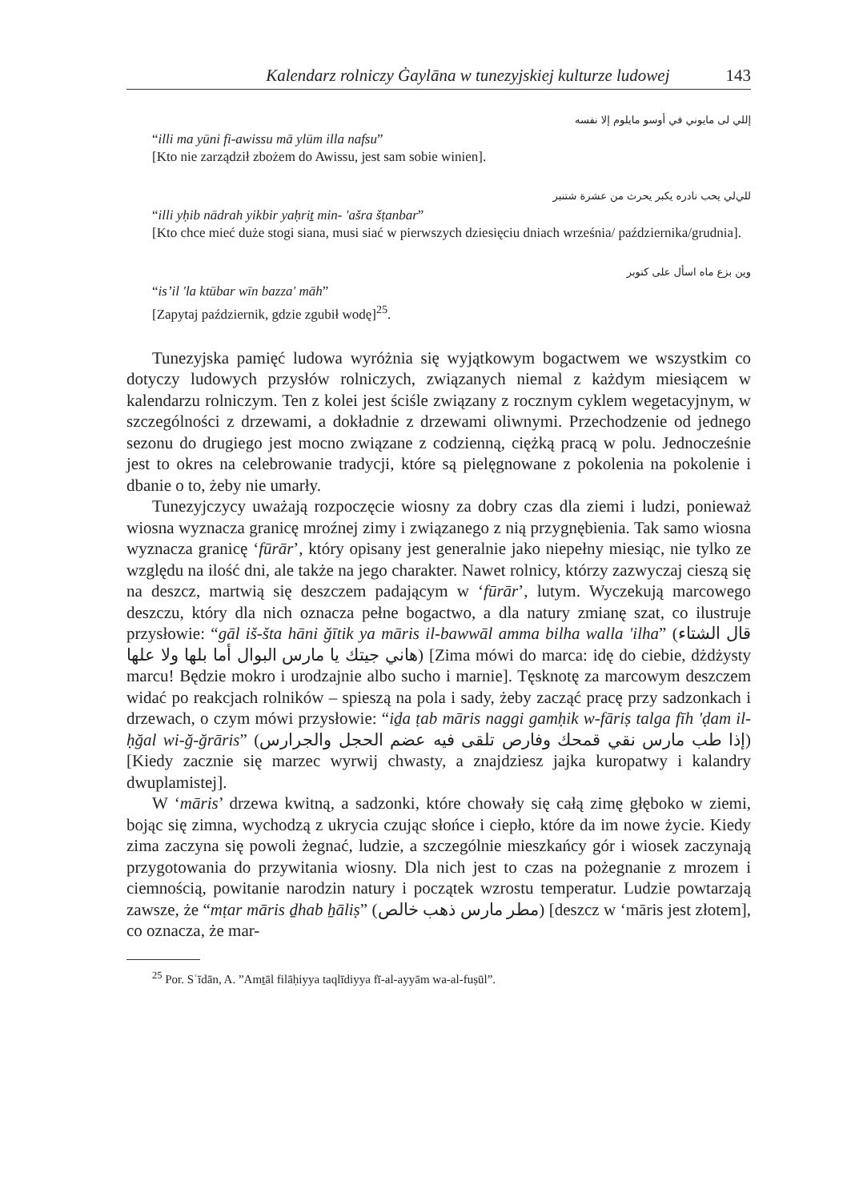Kalendarz rolniczy Ġaylāna w tunezyjskiej kulturze ludowej 143
إللي لى مايوني في أوسو مايلوم إلا نفسه
“illi ma yūni fi-awissu mā ylūm illa nafsu”
[Kto nie zarządził zbożem do Awissu, jest sam sobie winien].
للي‌لي يحب نادره يكبر يحرث من عشرة شتنبر
“illi yḥib nādrah yikbir yaḥriṯ min- 'ašra šṭanbar”
[Kto chce mieć duże stogi siana, musi siać w pierwszych dziesięciu dniach września/ października/grudnia].
وين بزع ماه اسأل على كتوبر
“is’il 'la ktūbar wīn bazza' māh”
[Zapytaj październik, gdzie zgubił wodę]<sup>25</sup>.
Tunezyjska pamięć ludowa wyróżnia się wyjątkowym bogactwem we wszystkim co dotyczy ludowych przysłów rolniczych, związanych niemal z każdym miesiącem w kalendarzu rolniczym. Ten z kolei jest ściśle związany z rocznym cyklem wegetacyjnym, w szczególności z drzewami, a dokładnie z drzewami oliwnymi. Przechodzenie od jednego sezonu do drugiego jest mocno związane z codzienną, ciężką pracą w polu. Jednocześnie jest to okres na celebrowanie tradycji, które są pielęgnowane z pokolenia na pokolenie i dbanie o to, żeby nie umarły.
Tunezyjczycy uważają rozpoczęcie wiosny za dobry czas dla ziemi i ludzi, ponieważ wiosna wyznacza granicę mroźnej zimy i związanego z nią przygnębienia. Tak samo wiosna wyznacza granicę ‘fūrār’, który opisany jest generalnie jako niepełny miesiąc, nie tylko ze względu na ilość dni, ale także na jego charakter. Nawet rolnicy, którzy zazwyczaj cieszą się na deszcz, martwią się deszczem padającym w ‘fūrār’, lutym. Wyczekują marcowego deszczu, który dla nich oznacza pełne bogactwo, a dla natury zmianę szat, co ilustruje przysłowie: “gāl iš-šta hāni ğītik ya māris il-bawwāl amma bilha walla 'ilha” (قال الشتاء هاني جيتك يا مارس البوال أما بلها ولا علها) [Zima mówi do marca: idę do ciebie, dżdżysty marcu! Będzie mokro i urodzajnie albo sucho i marnie]. Tęsknotę za marcowym deszczem widać po reakcjach rolników – spieszą na pola i sady, żeby zacząć pracę przy sadzonkach i drzewach, o czym mówi przysłowie: “iḏa ṭab māris naggi gamḥik w-fāriṣ talga fīh 'ḍam il-ḥğal wi-ğ-ğrāris” (إذا طب مارس نقي قمحك وفارص تلقى فيه عضم الحجل والجرارس) [Kiedy zacznie się marzec wyrwij chwasty, a znajdziesz jajka kuropatwy i kalandry dwuplamistej].
W ‘māris’ drzewa kwitną, a sadzonki, które chowały się całą zimę głęboko w ziemi, bojąc się zimna, wychodzą z ukrycia czując słońce i ciepło, które da im nowe życie. Kiedy zima zaczyna się powoli żegnać, ludzie, a szczególnie mieszkańcy gór i wiosek zaczynają przygotowania do przywitania wiosny. Dla nich jest to czas na pożegnanie z mrozem i ciemnością, powitanie narodzin natury i początek wzrostu temperatur. Ludzie powtarzają zawsze, że “mṭar māris ḏhab ẖāliṣ” (مطر مارس ذهب خالص) [deszcz w ‘māris jest złotem], co oznacza, że mar-
<sup>25</sup> Por. Sʿīdān, A. ”Amṯāl filāḥiyya taqlīdiyya fī-al-ayyām wa-al-fuṣūl”.